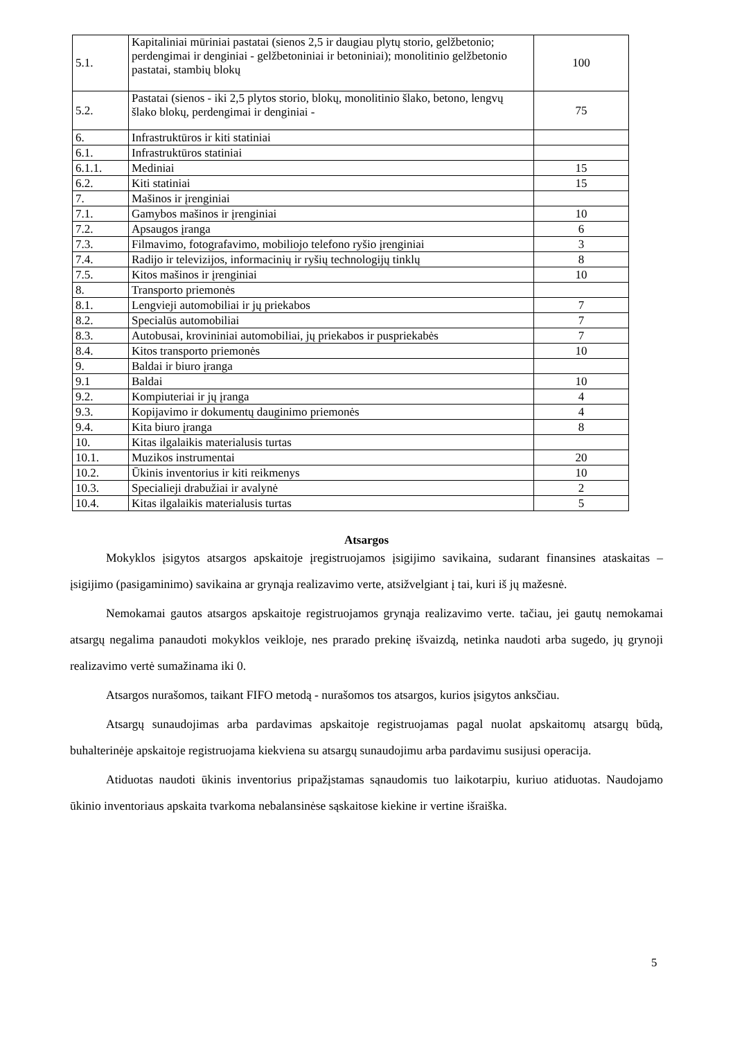| 5.1. | Kapitaliniai mūriniai pastatai (sienos 2,5 ir daugiau plytų storio, gelžbetonio; perdengimai ir denginiai - gelžbetoniniai ir betoniniai); monolitinio gelžbetonio pastatai, stambių blokų | 100 |
| 5.2. | Pastatai (sienos - iki 2,5 plytos storio, blokų, monolitinio šlako, betono, lengvų šlako blokų, perdengimai ir denginiai - | 75 |
| 6. | Infrastruktūros ir kiti statiniai | |
| 6.1. | Infrastruktūros statiniai | |
| 6.1.1. | Mediniai | 15 |
| 6.2. | Kiti statiniai | 15 |
| 7. | Mašinos ir įrenginiai | |
| 7.1. | Gamybos mašinos ir įrenginiai | 10 |
| 7.2. | Apsaugos įranga | 6 |
| 7.3. | Filmavimo, fotografavimo, mobiliojo telefono ryšio įrenginiai | 3 |
| 7.4. | Radijo ir televizijos, informacinių ir ryšių technologijų tinklų | 8 |
| 7.5. | Kitos mašinos ir įrenginiai | 10 |
| 8. | Transporto priemonės | |
| 8.1. | Lengvieji automobiliai ir jų priekabos | 7 |
| 8.2. | Specialūs automobiliai | 7 |
| 8.3. | Autobusai, krovininiai automobiliai, jų priekabos ir puspriekabės | 7 |
| 8.4. | Kitos transporto priemonės | 10 |
| 9. | Baldai ir biuro įranga | |
| 9.1 | Baldai | 10 |
| 9.2. | Kompiuteriai ir jų įranga | 4 |
| 9.3. | Kopijavimo ir dokumentų dauginimo priemonės | 4 |
| 9.4. | Kita biuro įranga | 8 |
| 10. | Kitas ilgalaikis materialusis turtas | |
| 10.1. | Muzikos instrumentai | 20 |
| 10.2. | Ūkinis inventorius ir kiti reikmenys | 10 |
| 10.3. | Specialieji drabužiai ir avalynė | 2 |
| 10.4. | Kitas ilgalaikis materialusis turtas | 5 |
Atsargos
Mokyklos įsigytos atsargos apskaitoje įregistruojamos įsigijimo savikaina, sudarant finansines ataskaitas – įsigijimo (pasigaminimo) savikaina ar grynąja realizavimo verte, atsižvelgiant į tai, kuri iš jų mažesnė.
Nemokamai gautos atsargos apskaitoje registruojamos grynąja realizavimo verte. tačiau, jei gautų nemokamai atsargų negalima panaudoti mokyklos veikloje, nes prarado prekinę išvaizdą, netinka naudoti arba sugedo, jų grynoji realizavimo vertė sumažinama iki 0.
Atsargos nurašomos, taikant FIFO metodą - nurašomos tos atsargos, kurios įsigytos anksčiau.
Atsargų sunaudojimas arba pardavimas apskaitoje registruojamas pagal nuolat apskaitomų atsargų būdą, buhalterinėje apskaitoje registruojama kiekviena su atsargų sunaudojimu arba pardavimu susijusi operacija.
Atiduotas naudoti ūkinis inventorius pripažįstamas sąnaudomis tuo laikotarpiu, kuriuo atiduotas. Naudojamo ūkinio inventoriaus apskaita tvarkoma nebalansinėse sąskaitose kiekine ir vertine išraiška.
5